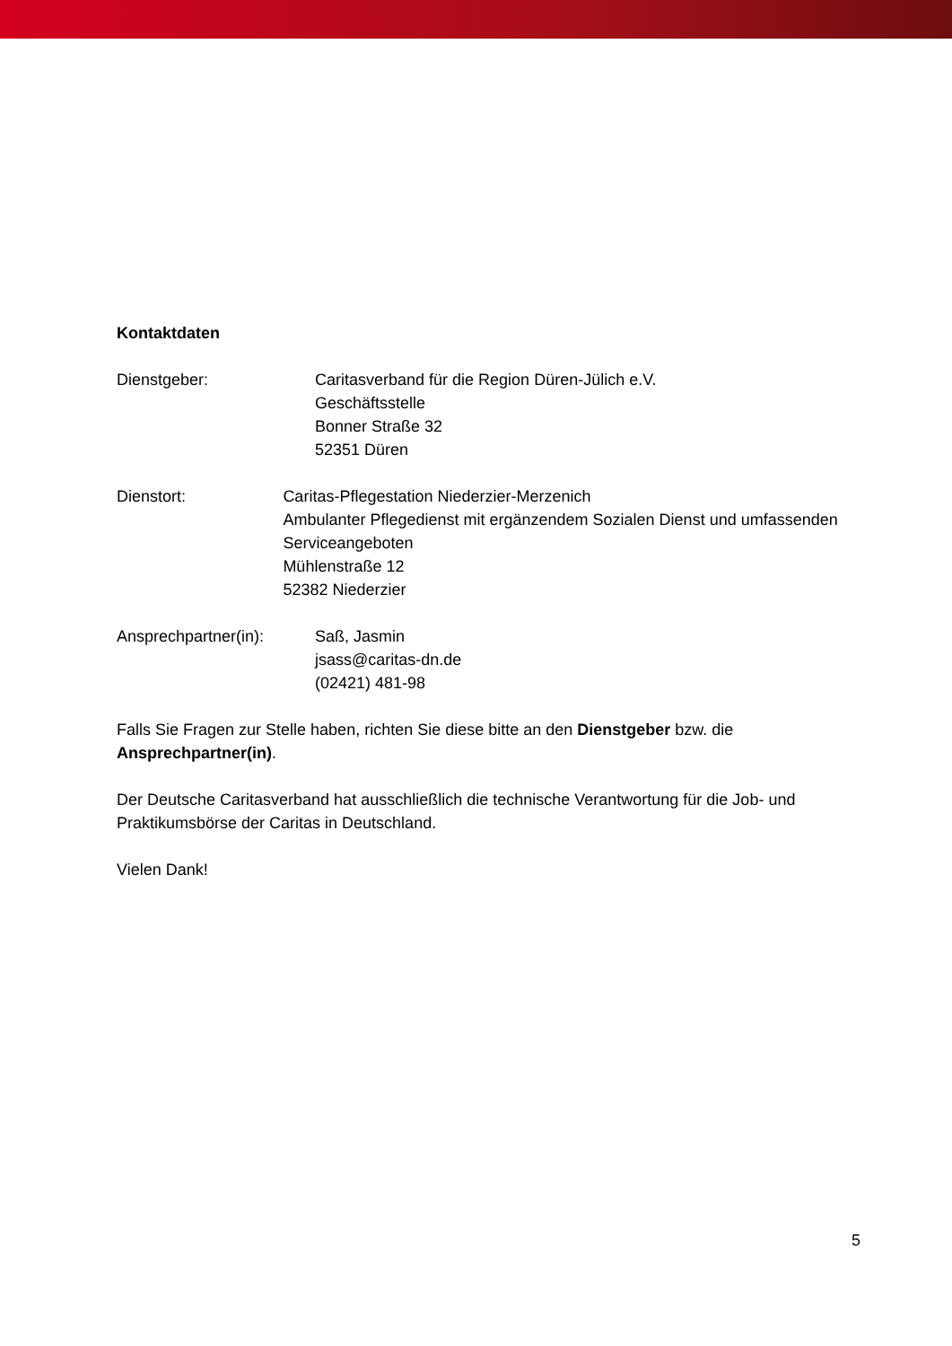Kontaktdaten
Dienstgeber: Caritasverband für die Region Düren-Jülich e.V.
Geschäftsstelle
Bonner Straße 32
52351 Düren
Dienstort: Caritas-Pflegestation Niederzier-Merzenich
Ambulanter Pflegedienst mit ergänzendem Sozialen Dienst und umfassenden Serviceangeboten
Mühlenstraße 12
52382 Niederzier
Ansprechpartner(in): Saß, Jasmin
jsass@caritas-dn.de
(02421) 481-98
Falls Sie Fragen zur Stelle haben, richten Sie diese bitte an den Dienstgeber bzw. die Ansprechpartner(in).
Der Deutsche Caritasverband hat ausschließlich die technische Verantwortung für die Job- und Praktikumsbörse der Caritas in Deutschland.
Vielen Dank!
5